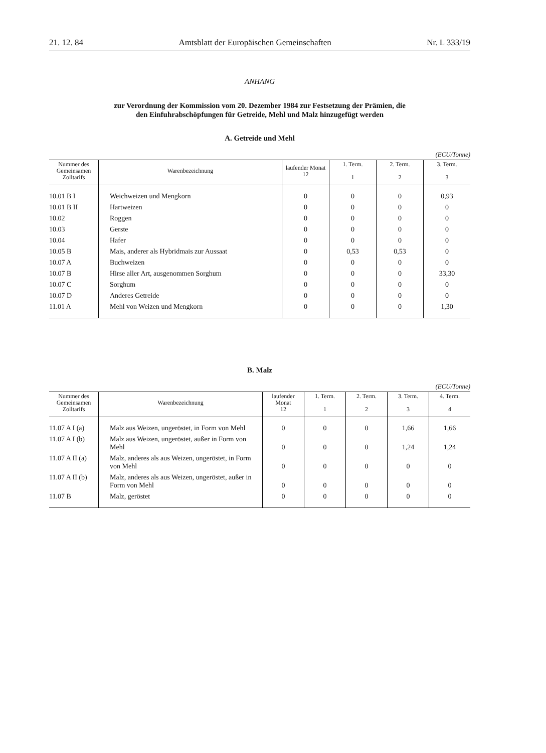21. 12. 84 Amtsblatt der Europäischen Gemeinschaften Nr. L 333/19
ANHANG
zur Verordnung der Kommission vom 20. Dezember 1984 zur Festsetzung der Prämien, die
den Einfuhrabschöpfungen für Getreide, Mehl und Malz hinzugefügt werden
A. Getreide und Mehl
(ECU/Tonne)
| Nummer des Gemeinsamen Zolltarifs | Warenbezeichnung | laufender Monat 12 | 1. Term. 1 | 2. Term. 2 | 3. Term. 3 |
| --- | --- | --- | --- | --- | --- |
| 10.01 B I | Weichweizen und Mengkorn | 0 | 0 | 0 | 0,93 |
| 10.01 B II | Hartweizen | 0 | 0 | 0 | 0 |
| 10.02 | Roggen | 0 | 0 | 0 | 0 |
| 10.03 | Gerste | 0 | 0 | 0 | 0 |
| 10.04 | Hafer | 0 | 0 | 0 | 0 |
| 10.05 B | Mais, anderer als Hybridmais zur Aussaat | 0 | 0,53 | 0,53 | 0 |
| 10.07 A | Buchweizen | 0 | 0 | 0 | 0 |
| 10.07 B | Hirse aller Art, ausgenommen Sorghum | 0 | 0 | 0 | 33,30 |
| 10.07 C | Sorghum | 0 | 0 | 0 | 0 |
| 10.07 D | Anderes Getreide | 0 | 0 | 0 | 0 |
| 11.01 A | Mehl von Weizen und Mengkorn | 0 | 0 | 0 | 1,30 |
B. Malz
(ECU/Tonne)
| Nummer des Gemeinsamen Zolltarifs | Warenbezeichnung | laufender Monat 12 | 1. Term. 1 | 2. Term. 2 | 3. Term. 3 | 4. Term. 4 |
| --- | --- | --- | --- | --- | --- | --- |
| 11.07 A I (a) | Malz aus Weizen, ungeröstet, in Form von Mehl | 0 | 0 | 0 | 1,66 | 1,66 |
| 11.07 A I (b) | Malz aus Weizen, ungeröstet, außer in Form von Mehl | 0 | 0 | 0 | 1,24 | 1,24 |
| 11.07 A II (a) | Malz, anderes als aus Weizen, ungeröstet, in Form von Mehl | 0 | 0 | 0 | 0 | 0 |
| 11.07 A II (b) | Malz, anderes als aus Weizen, ungeröstet, außer in Form von Mehl | 0 | 0 | 0 | 0 | 0 |
| 11.07 B | Malz, geröstet | 0 | 0 | 0 | 0 | 0 |